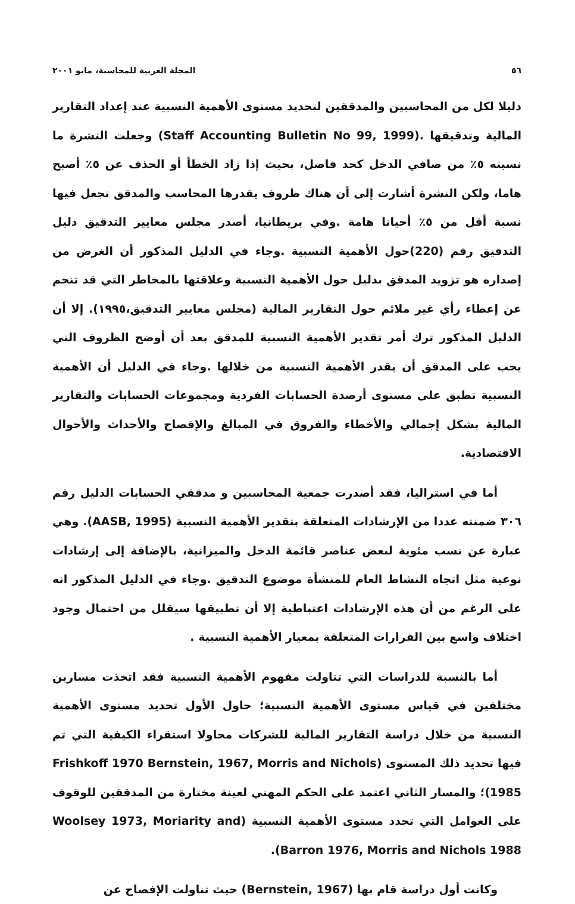٥٦ المجلة العربية للمحاسبة، مايو ٢٠٠١
دليلا لكل من المحاسبين والمدققين لتحديد مستوى الأهمية النسبية عند إعداد التقارير المالية وتدقيقها .(Staff Accounting Bulletin No 99, 1999) وجعلت النشرة ما نسبته ٥٪ من صافي الدخل كحد فاصل، بحيث إذا زاد الخطأ أو الحذف عن ٥٪ أصبح هاما، ولكن النشرة أشارت إلى أن هناك ظروف يقدرها المحاسب والمدقق تجعل فيها نسبة أقل من ٥٪ أحيانا هامة .وفي بريطانيا، أصدر مجلس معايير التدقيق دليل التدقيق رقم (220)حول الأهمية النسبية .وجاء في الدليل المذكور أن الغرض من إصداره هو تزويد المدقق بدليل حول الأهمية النسبية وعلاقتها بالمخاطر التي قد تنجم عن إعطاء رأي غير ملائم حول التقارير المالية (مجلس معايير التدقيق،١٩٩٥). إلا أن الدليل المذكور ترك أمر تقدير الأهمية النسبية للمدقق بعد أن أوضح الظروف التي يجب على المدقق أن يقدر الأهمية النسبية من خلالها .وجاء في الدليل أن الأهمية النسبية تطبق على مستوى أرصدة الحسابات الفردية ومجموعات الحسابات والتقارير المالية بشكل إجمالي والأخطاء والفروق في المبالغ والإفصاح والأحداث والأحوال الاقتصادية.
أما في استراليا، فقد أصدرت جمعية المحاسبين و مدققي الحسابات الدليل رقم ٣٠٦ ضمنته عددا من الإرشادات المتعلقة بتقدير الأهمية النسبية (AASB, 1995). وهي عبارة عن نسب مئوية لبعض عناصر قائمة الدخل والميزانية، بالإضافة إلى إرشادات نوعية مثل اتجاه النشاط العام للمنشأة موضوع التدقيق .وجاء في الدليل المذكور انه على الرغم من أن هذه الإرشادات اعتباطية إلا أن تطبيقها سيقلل من احتمال وجود اختلاف واسع بين القرارات المتعلقة بمعيار الأهمية النسبية .
أما بالنسبة للدراسات التي تناولت مفهوم الأهمية النسبية فقد اتخذت مسارين مختلفين في قياس مستوى الأهمية النسبية؛ حاول الأول تحديد مستوى الأهمية النسبية من خلال دراسة التقارير المالية للشركات محاولا استقراء الكيفية التي تم فيها تحديد ذلك المستوى (Frishkoff 1970 Bernstein, 1967, Morris and Nichols 1985)؛ والمسار الثاني اعتمد على الحكم المهني لعينة مختارة من المدققين للوقوف على العوامل التي تحدد مستوى الأهمية النسبية (Woolsey 1973, Moriarity and Barron 1976, Morris and Nichols 1988).
وكانت أول دراسة قام بها (Bernstein, 1967) حيث تناولت الإفصاح عن